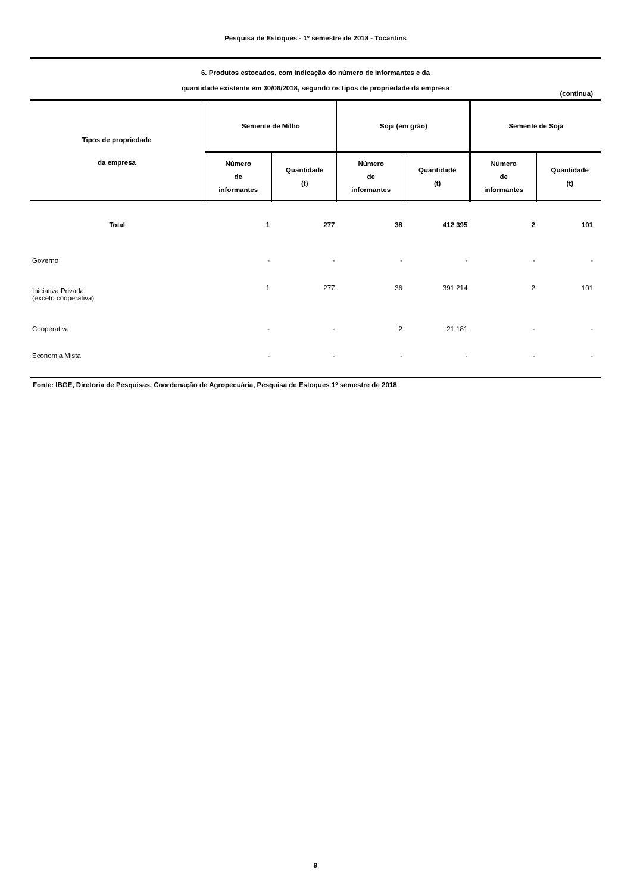Pesquisa de Estoques - 1º semestre de 2018 - Tocantins
6. Produtos estocados, com indicação do número de informantes e da
quantidade existente em 30/06/2018, segundo os tipos de propriedade da empresa
(continua)
| Tipos de propriedade da empresa | Semente de Milho | | Soja (em grão) | | Semente de Soja | |
| --- | --- | --- | --- | --- | --- | --- |
| | Número de informantes | Quantidade (t) | Número de informantes | Quantidade (t) | Número de informantes | Quantidade (t) |
| Total | 1 | 277 | 38 | 412 395 | 2 | 101 |
| Governo | - | - | - | - | - | - |
| Iniciativa Privada (exceto cooperativa) | 1 | 277 | 36 | 391 214 | 2 | 101 |
| Cooperativa | - | - | 2 | 21 181 | - | - |
| Economia Mista | - | - | - | - | - | - |
Fonte: IBGE, Diretoria de Pesquisas, Coordenação de Agropecuária, Pesquisa de Estoques 1º semestre de 2018
9